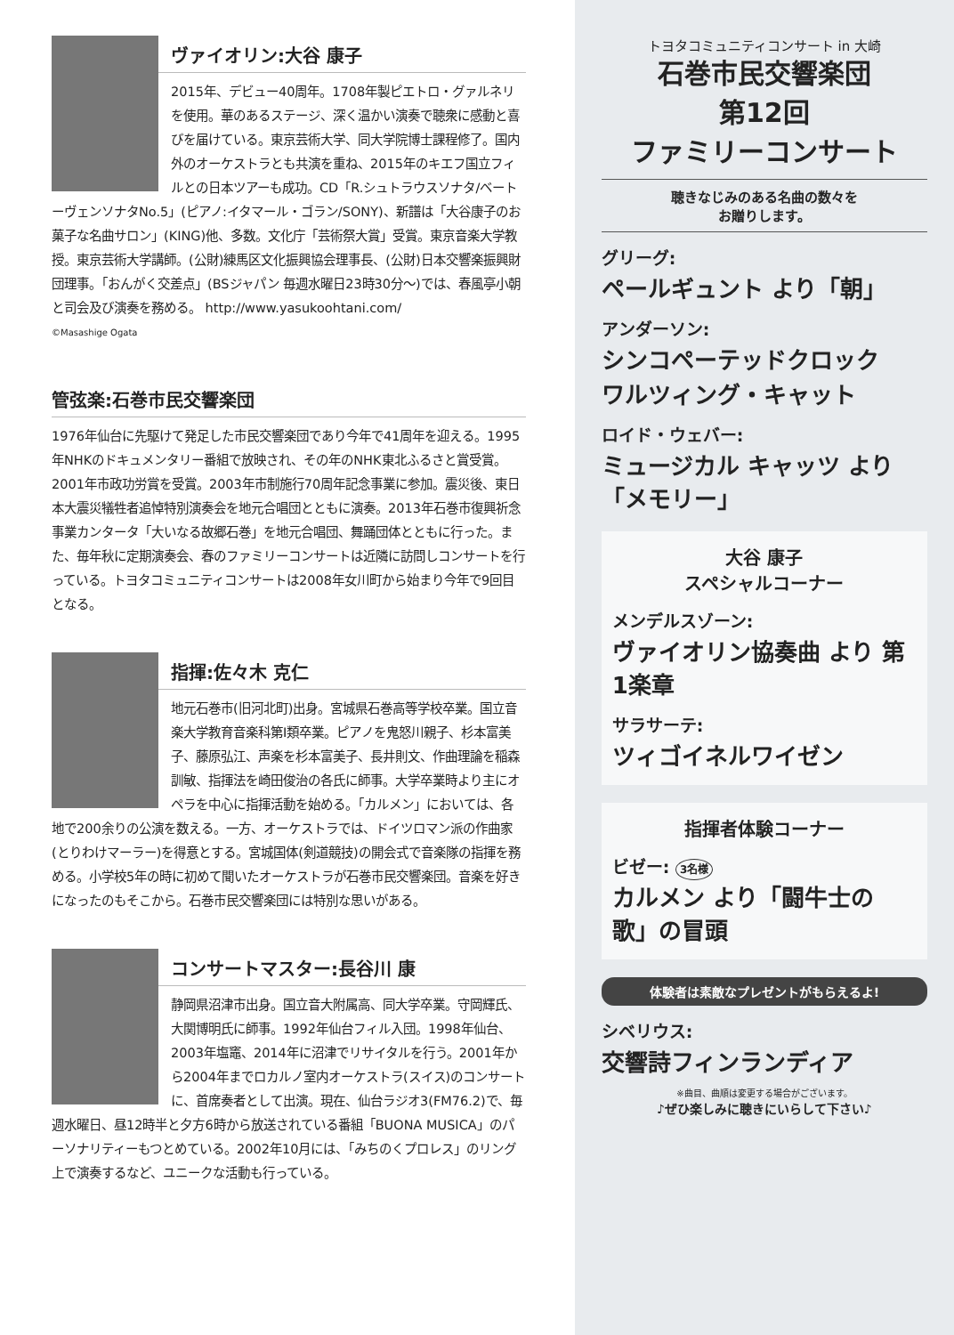ヴァイオリン:大谷 康子
2015年、デビュー40周年。1708年製ピエトロ・グァルネリを使用。華のあるステージ、深く温かい演奏で聴衆に感動と喜びを届けている。東京芸術大学、同大学院博士課程修了。国内外のオーケストラとも共演を重ね、2015年のキエフ国立フィルとの日本ツアーも成功。CD「R.シュトラウスソナタ/ベートーヴェンソナタNo.5」(ピアノ:イタマール・ゴラン/SONY)、新譜は「大谷康子のお菓子な名曲サロン」(KING)他、多数。文化庁「芸術祭大賞」受賞。東京音楽大学教授。東京芸術大学講師。(公財)練馬区文化振興協会理事長、(公財)日本交響楽振興財団理事。「おんがく交差点」(BSジャパン 毎週水曜日23時30分〜)では、春風亭小朝と司会及び演奏を務める。 http://www.yasukoohtani.com/
©Masashige Ogata
管弦楽:石巻市民交響楽団
1976年仙台に先駆けて発足した市民交響楽団であり今年で41周年を迎える。1995年NHKのドキュメンタリー番組で放映され、その年のNHK東北ふるさと賞受賞。2001年市政功労賞を受賞。2003年市制施行70周年記念事業に参加。震災後、東日本大震災犠牲者追悼特別演奏会を地元合唱団とともに演奏。2013年石巻市復興祈念事業カンタータ「大いなる故郷石巻」を地元合唱団、舞踊団体とともに行った。また、毎年秋に定期演奏会、春のファミリーコンサートは近隣に訪問しコンサートを行っている。トヨタコミュニティコンサートは2008年女川町から始まり今年で9回目となる。
指揮:佐々木 克仁
地元石巻市(旧河北町)出身。宮城県石巻高等学校卒業。国立音楽大学教育音楽科第I類卒業。ピアノを鬼怒川親子、杉本富美子、藤原弘江、声楽を杉本富美子、長井則文、作曲理論を稲森訓敏、指揮法を崎田俊治の各氏に師事。大学卒業時より主にオペラを中心に指揮活動を始める。「カルメン」においては、各地で200余りの公演を数える。一方、オーケストラでは、ドイツロマン派の作曲家(とりわけマーラー)を得意とする。宮城国体(剣道競技)の開会式で音楽隊の指揮を務める。小学校5年の時に初めて聞いたオーケストラが石巻市民交響楽団。音楽を好きになったのもそこから。石巻市民交響楽団には特別な思いがある。
コンサートマスター:長谷川 康
静岡県沼津市出身。国立音大附属高、同大学卒業。守岡輝氏、大関博明氏に師事。1992年仙台フィル入団。1998年仙台、2003年塩竈、2014年に沼津でリサイタルを行う。2001年から2004年までロカルノ室内オーケストラ(スイス)のコンサートに、首席奏者として出演。現在、仙台ラジオ3(FM76.2)で、毎週水曜日、昼12時半と夕方6時から放送されている番組「BUONA MUSICA」のパーソナリティーもつとめている。2002年10月には、「みちのくプロレス」のリング上で演奏するなど、ユニークな活動も行っている。
トヨタコミュニティコンサート in 大崎
石巻市民交響楽団
第12回
ファミリーコンサート
聴きなじみのある名曲の数々を
お贈りします。
グリーグ:
ペールギュント より「朝」
アンダーソン:
シンコペーテッドクロック
ワルツィング・キャット
ロイド・ウェバー:
ミュージカル キャッツ より「メモリー」
大谷 康子
スペシャルコーナー
メンデルスゾーン:
ヴァイオリン協奏曲 より 第1楽章
サラサーテ:
ツィゴイネルワイゼン
指揮者体験コーナー
ビゼー: 3名様
カルメン より「闘牛士の歌」の冒頭
体験者は素敵なプレゼントがもらえるよ!
シベリウス:
交響詩フィンランディア
※曲目、曲順は変更する場合がございます。
♪ぜひ楽しみに聴きにいらして下さい♪